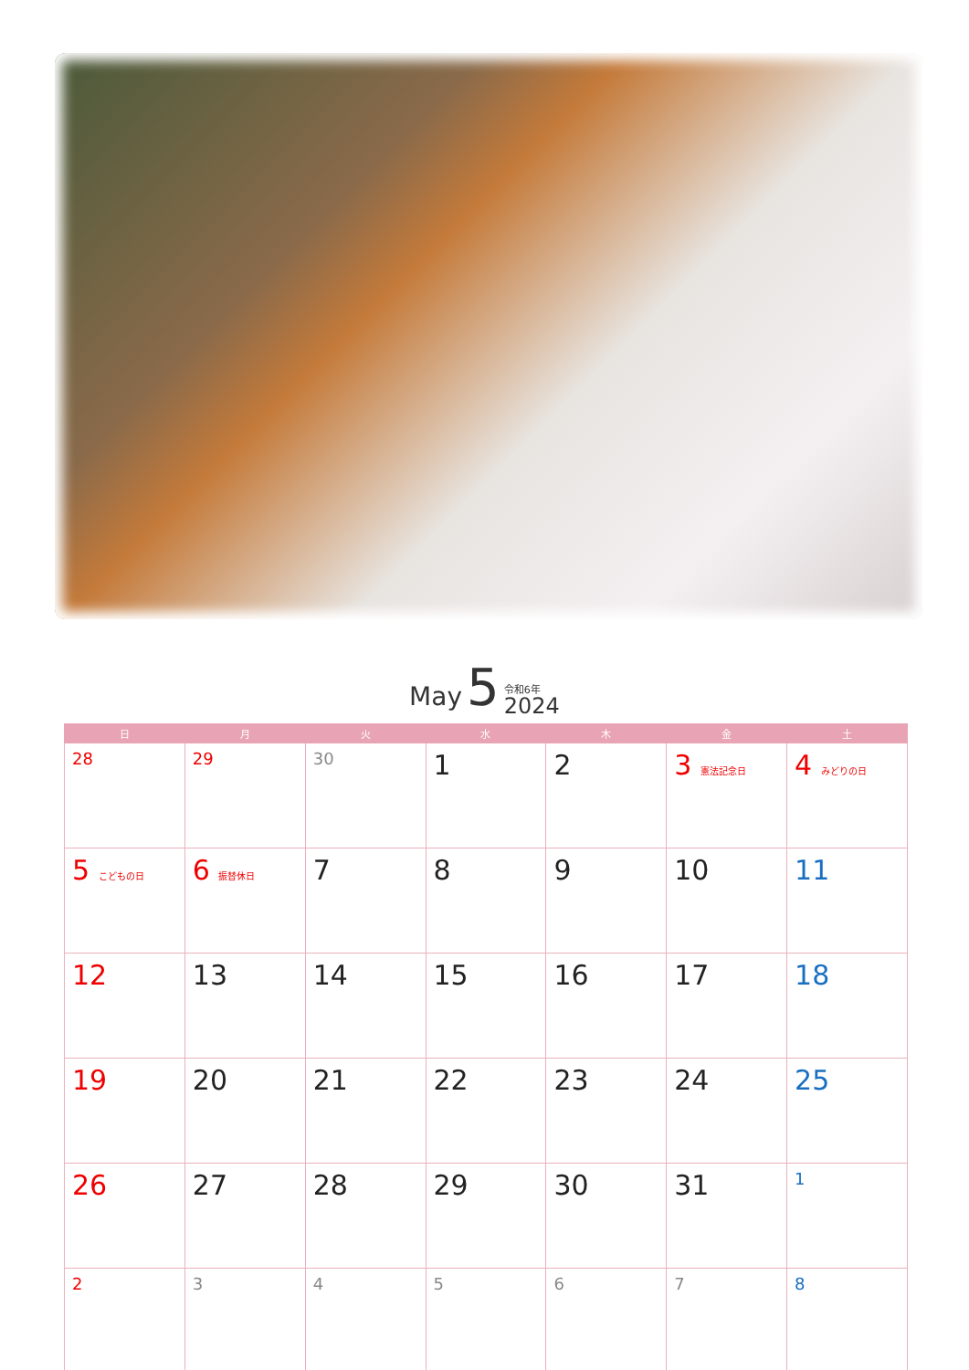May 5 令和6年 2024
| 日 | 月 | 火 | 水 | 木 | 金 | 土 |
| --- | --- | --- | --- | --- | --- | --- |
| 28 | 29 | 30 | 1 | 2 | 3 憲法記念日 | 4 みどりの日 |
| 5 こどもの日 | 6 振替休日 | 7 | 8 | 9 | 10 | 11 |
| 12 | 13 | 14 | 15 | 16 | 17 | 18 |
| 19 | 20 | 21 | 22 | 23 | 24 | 25 |
| 26 | 27 | 28 | 29 | 30 | 31 | 1 |
| 2 | 3 | 4 | 5 | 6 | 7 | 8 |